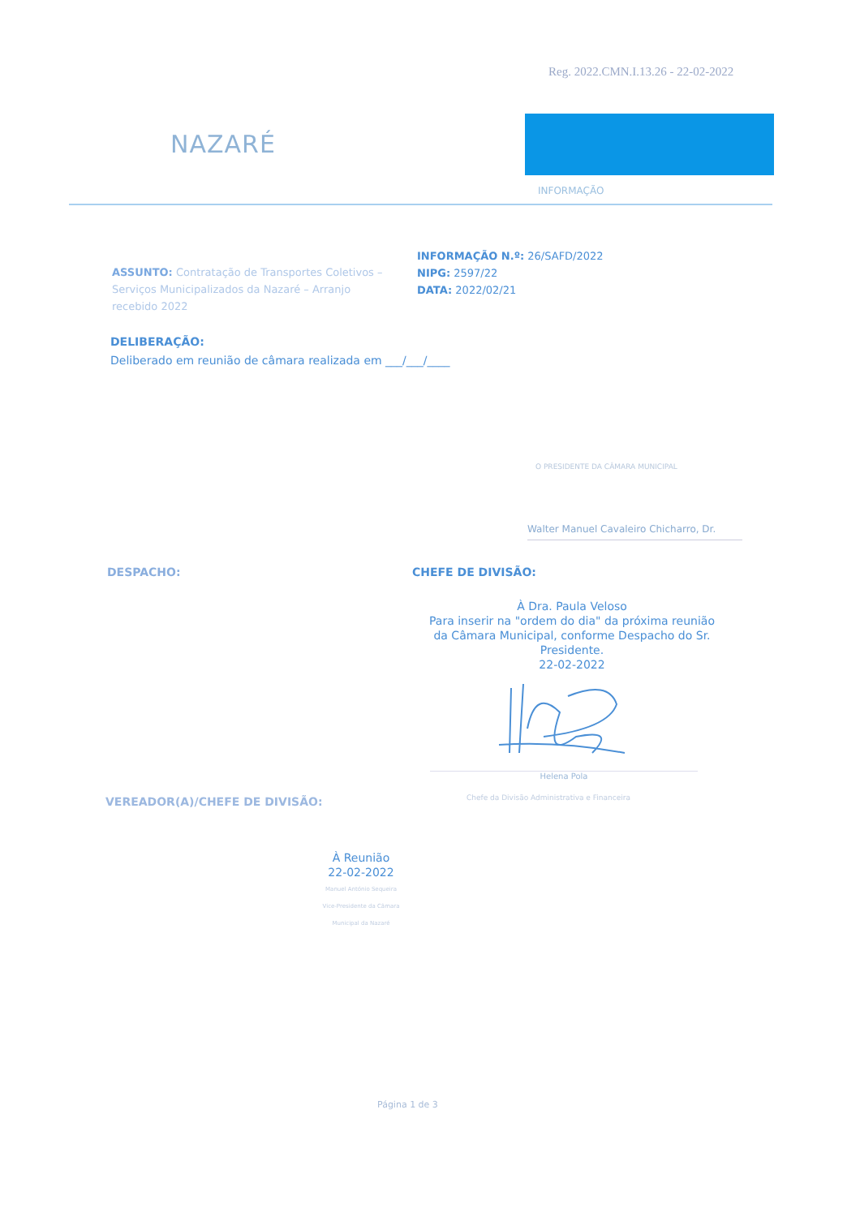Reg. 2022.CMN.I.13.26 - 22-02-2022
NAZARÉ
INFORMAÇÃO
ASSUNTO: Contratação de Transportes Coletivos – Serviços Municipalizados da Nazaré – Arranjo recebido 2022
INFORMAÇÃO N.º: 26/SAFD/2022
NIPG: 2597/22
DATA: 2022/02/21
DELIBERAÇÃO:
Deliberado em reunião de câmara realizada em ___/___/____
O PRESIDENTE DA CÂMARA MUNICIPAL
Walter Manuel Cavaleiro Chicharro, Dr.
DESPACHO: CHEFE DE DIVISÃO:
À Dra. Paula Veloso
Para inserir na "ordem do dia" da próxima reunião da Câmara Municipal, conforme Despacho do Sr. Presidente.
22-02-2022
Helena Pola
Chefe da Divisão Administrativa e Financeira
VEREADOR(A)/CHEFE DE DIVISÃO:
À Reunião
22-02-2022
Manuel António Sequeira
Vice-Presidente da Câmara Municipal da Nazaré
Página 1 de 3